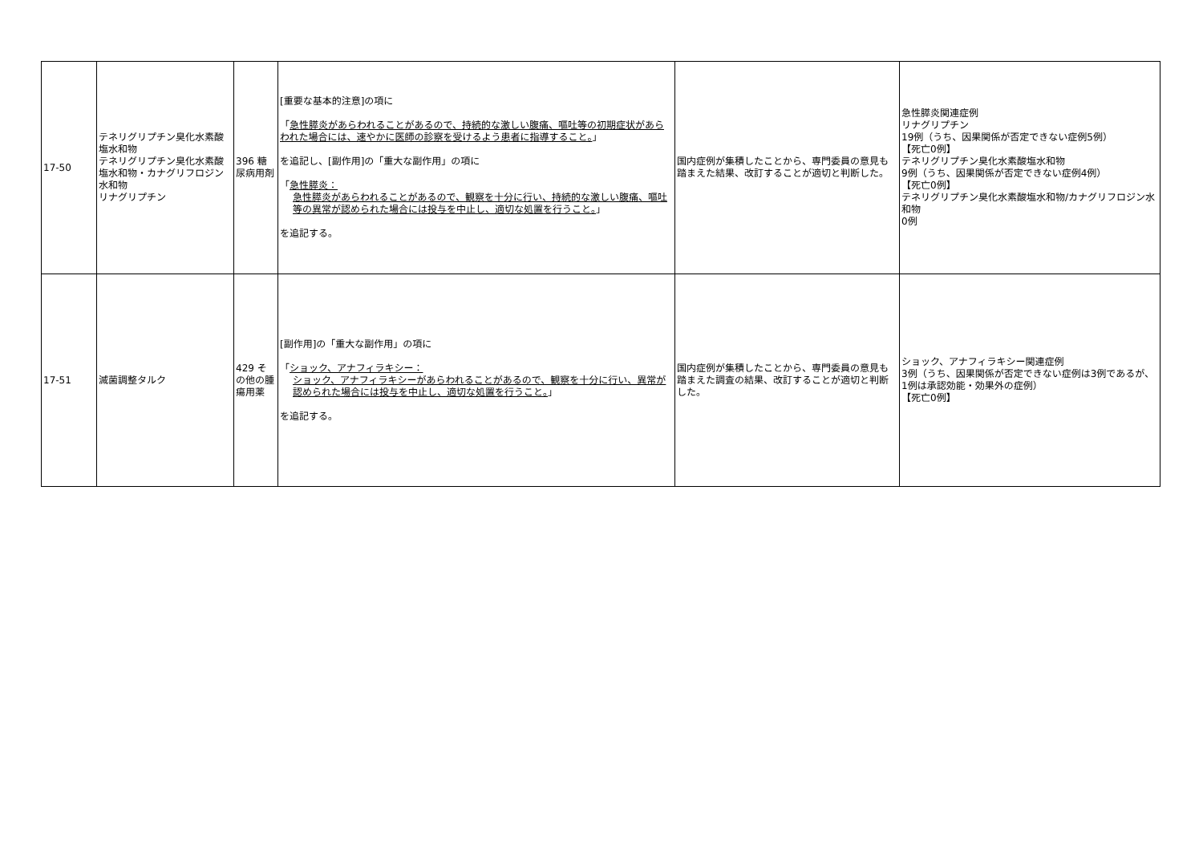| 17-50 | テネリグリプチン臭化水素酸塩水和物 テネリグリプチン臭化水素酸塩水和物・カナグリフロジン水和物 リナグリプチン | 396 糖尿病用剤 | [重要な基本的注意]の項に 「 急性膵炎があらわれることがあるので、持続的な激しい腹痛、嘔吐等の初期症状があらわれた場合には、速やかに医師の診察を受けるよう患者に指導すること。 」 を追記し、[副作用]の「重大な副作用」の項に 「 急性膵炎： 急性膵炎があらわれることがあるので、観察を十分に行い、持続的な激しい腹痛、嘔吐等の異常が認められた場合には投与を中止し、適切な処置を行うこと。 」 を追記する。 | 国内症例が集積したことから、専門委員の意見も踏まえた結果、改訂することが適切と判断した。 | 急性膵炎関連症例 リナグリプチン 19例（うち、因果関係が否定できない症例5例） 【死亡0例】 テネリグリプチン臭化水素酸塩水和物 9例（うち、因果関係が否定できない症例4例） 【死亡0例】 テネリグリプチン臭化水素酸塩水和物/カナグリフロジン水和物 0例 |
| 17-51 | 滅菌調整タルク | 429 その他の腫瘍用薬 | [副作用]の「重大な副作用」の項に 「 ショック、アナフィラキシー： ショック、アナフィラキシーがあらわれることがあるので、観察を十分に行い、異常が認められた場合には投与を中止し、適切な処置を行うこと。 」 を追記する。 | 国内症例が集積したことから、専門委員の意見も踏まえた調査の結果、改訂することが適切と判断した。 | ショック、アナフィラキシー関連症例 3例（うち、因果関係が否定できない症例は3例であるが、1例は承認効能・効果外の症例） 【死亡0例】 |